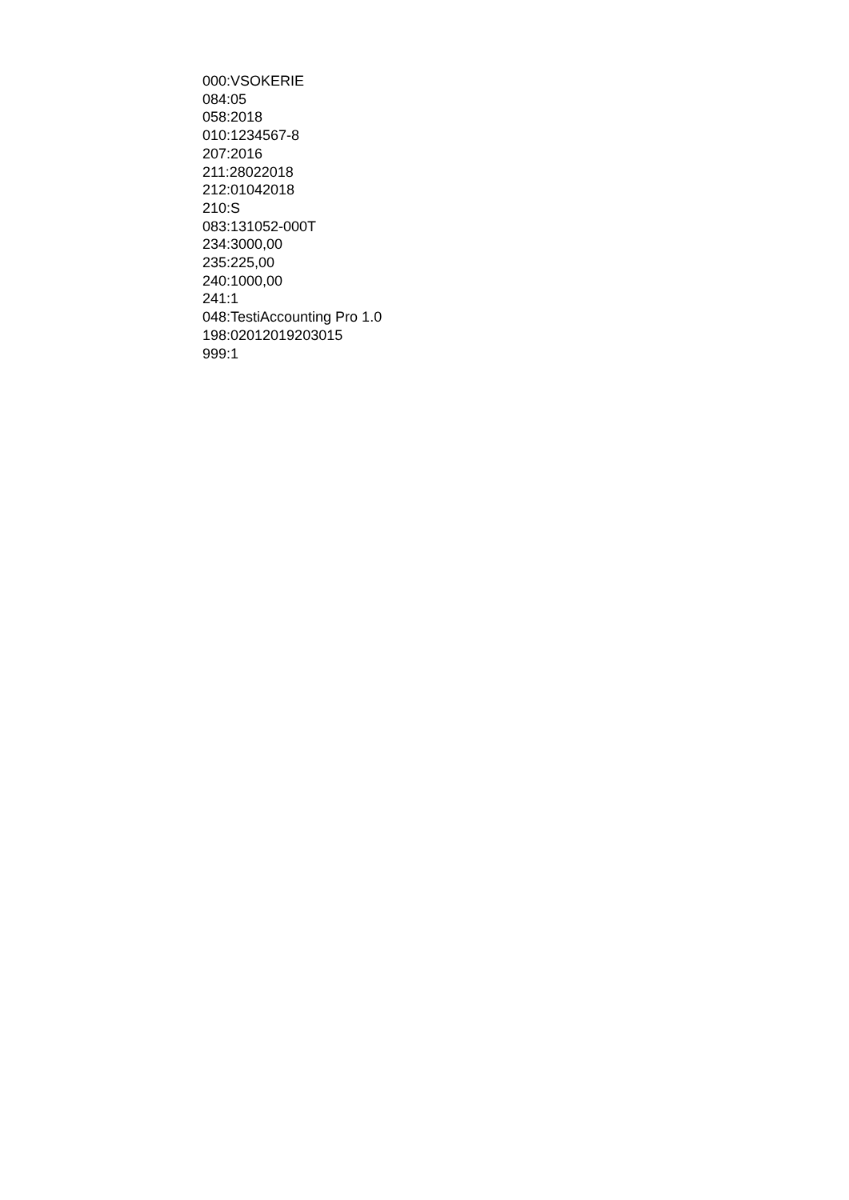000:VSOKERIE
084:05
058:2018
010:1234567-8
207:2016
211:28022018
212:01042018
210:S
083:131052-000T
234:3000,00
235:225,00
240:1000,00
241:1
048:TestiAccounting Pro 1.0
198:02012019203015
999:1